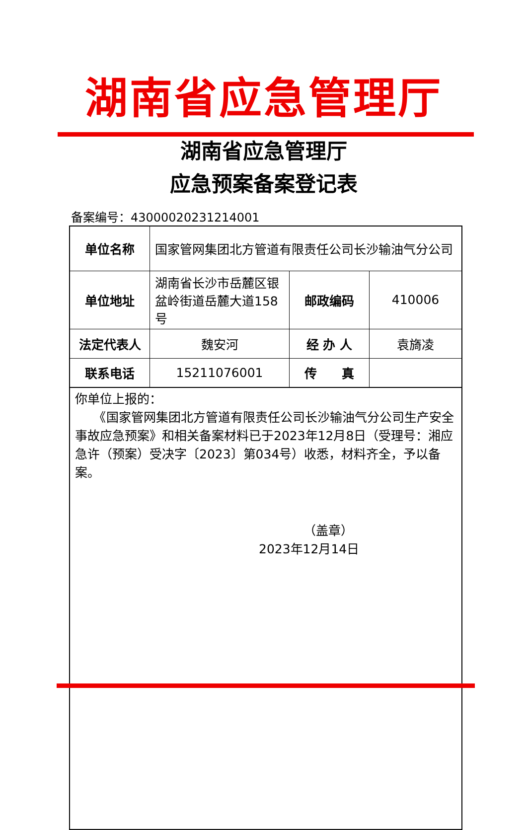湖南省应急管理厅
湖南省应急管理厅
应急预案备案登记表
备案编号：43000020231214001
| 单位名称 | 国家管网集团北方管道有限责任公司长沙输油气分公司 | | |
| 单位地址 | 湖南省长沙市岳麓区银盆岭街道岳麓大道158号 | 邮政编码 | 410006 |
| 法定代表人 | 魏安河 | 经 办 人 | 袁旖凌 |
| 联系电话 | 15211076001 | 传 真 | |
| 你单位上报的： 《国家管网集团北方管道有限责任公司长沙输油气分公司生产安全事故应急预案》和相关备案材料已于2023年12月8日（受理号：湘应急许（预案）受决字〔2023〕第034号）收悉，材料齐全，予以备案。 （盖章） 2023年12月14日 | | | |